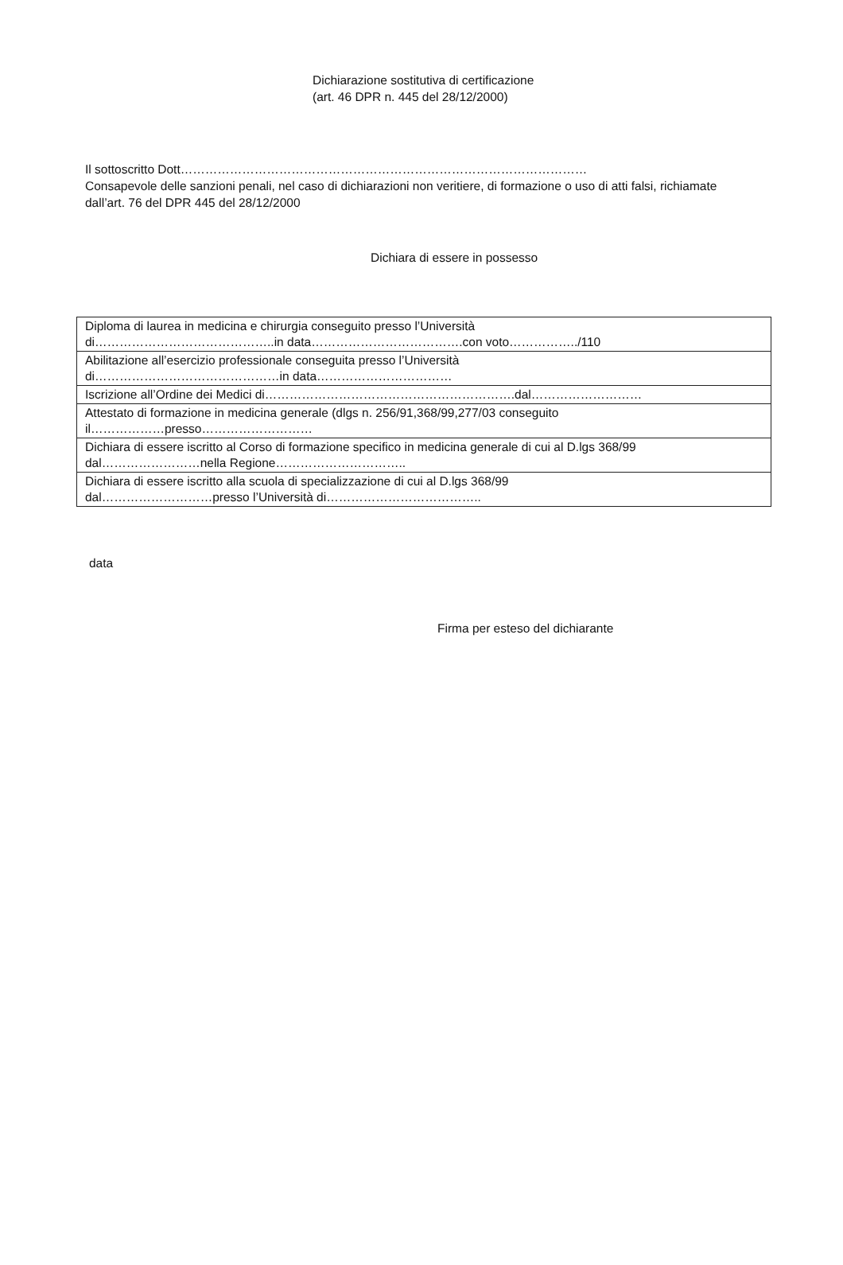Dichiarazione sostitutiva di certificazione
(art. 46 DPR n. 445 del 28/12/2000)
Il sottoscritto Dott………………………………………………………………………………………
Consapevole delle sanzioni penali, nel caso di dichiarazioni non veritiere, di formazione o uso di atti falsi, richiamate dall’art. 76 del DPR 445 del 28/12/2000
Dichiara di essere in possesso
| Diploma di laurea in medicina e chirurgia conseguito presso l’Università di……………………………………..in data……………………………….con voto……………../110 |
| Abilitazione all’esercizio professionale conseguita presso l’Università di………………………………………in data…………………………… |
| Iscrizione all’Ordine dei Medici di…………………………………………………….dal……………………… |
| Attestato di formazione in medicina generale (dlgs n. 256/91,368/99,277/03 conseguito il………………presso……………………… |
| Dichiara di essere iscritto al Corso di formazione specifico in medicina generale di cui al D.lgs 368/99 dal……………………nella Regione………………………….. |
| Dichiara di essere iscritto alla scuola di specializzazione di cui al D.lgs 368/99 dal………………………presso l’Università di……………………………….. |
data
Firma per esteso del dichiarante